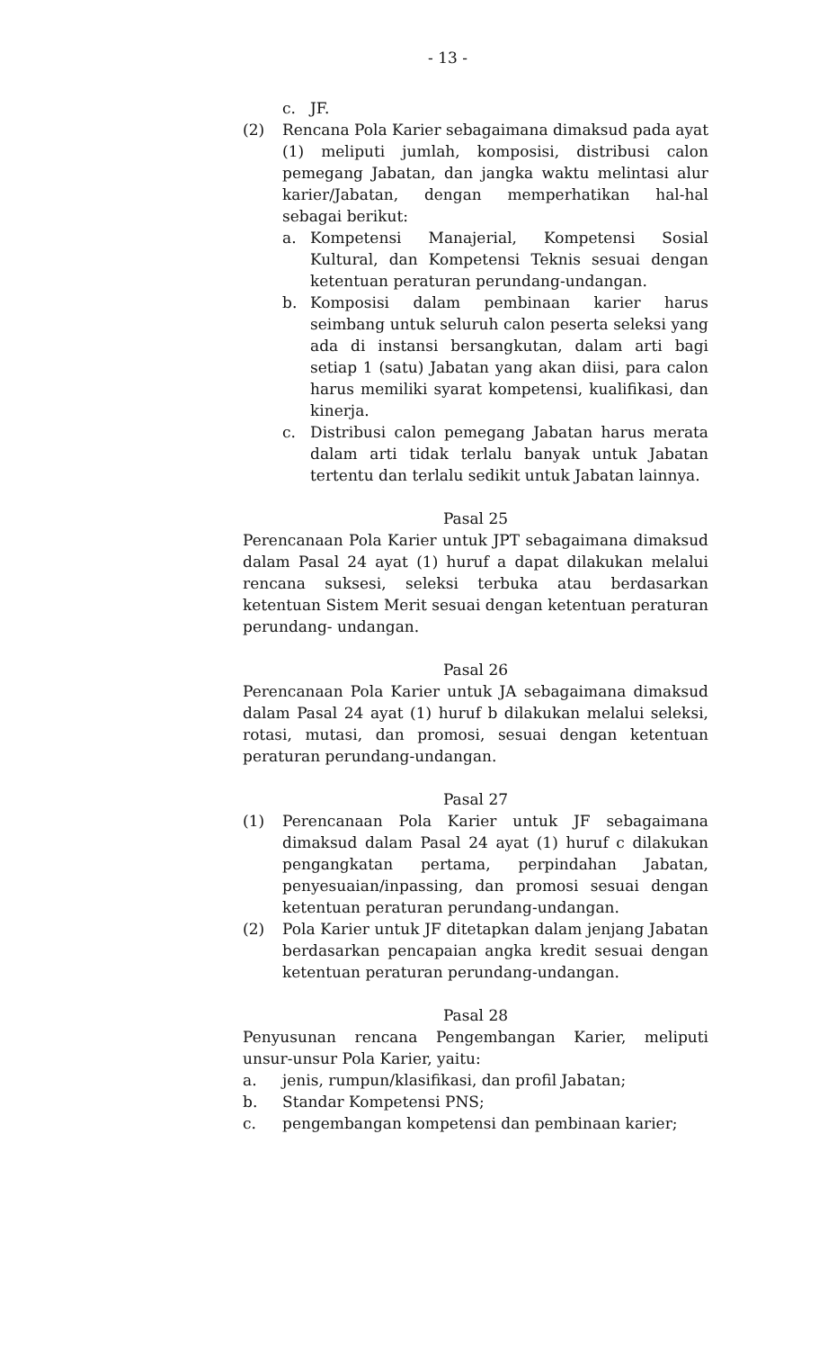- 13 -
c. JF.
(2) Rencana Pola Karier sebagaimana dimaksud pada ayat (1) meliputi jumlah, komposisi, distribusi calon pemegang Jabatan, dan jangka waktu melintasi alur karier/Jabatan, dengan memperhatikan hal-hal sebagai berikut:
a. Kompetensi Manajerial, Kompetensi Sosial Kultural, dan Kompetensi Teknis sesuai dengan ketentuan peraturan perundang-undangan.
b. Komposisi dalam pembinaan karier harus seimbang untuk seluruh calon peserta seleksi yang ada di instansi bersangkutan, dalam arti bagi setiap 1 (satu) Jabatan yang akan diisi, para calon harus memiliki syarat kompetensi, kualifikasi, dan kinerja.
c. Distribusi calon pemegang Jabatan harus merata dalam arti tidak terlalu banyak untuk Jabatan tertentu dan terlalu sedikit untuk Jabatan lainnya.
Pasal 25
Perencanaan Pola Karier untuk JPT sebagaimana dimaksud dalam Pasal 24 ayat (1) huruf a dapat dilakukan melalui rencana suksesi, seleksi terbuka atau berdasarkan ketentuan Sistem Merit sesuai dengan ketentuan peraturan perundang- undangan.
Pasal 26
Perencanaan Pola Karier untuk JA sebagaimana dimaksud dalam Pasal 24 ayat (1) huruf b dilakukan melalui seleksi, rotasi, mutasi, dan promosi, sesuai dengan ketentuan peraturan perundang-undangan.
Pasal 27
(1) Perencanaan Pola Karier untuk JF sebagaimana dimaksud dalam Pasal 24 ayat (1) huruf c dilakukan pengangkatan pertama, perpindahan Jabatan, penyesuaian/inpassing, dan promosi sesuai dengan ketentuan peraturan perundang-undangan.
(2) Pola Karier untuk JF ditetapkan dalam jenjang Jabatan berdasarkan pencapaian angka kredit sesuai dengan ketentuan peraturan perundang-undangan.
Pasal 28
Penyusunan rencana Pengembangan Karier, meliputi unsur-unsur Pola Karier, yaitu:
a. jenis, rumpun/klasifikasi, dan profil Jabatan;
b. Standar Kompetensi PNS;
c. pengembangan kompetensi dan pembinaan karier;